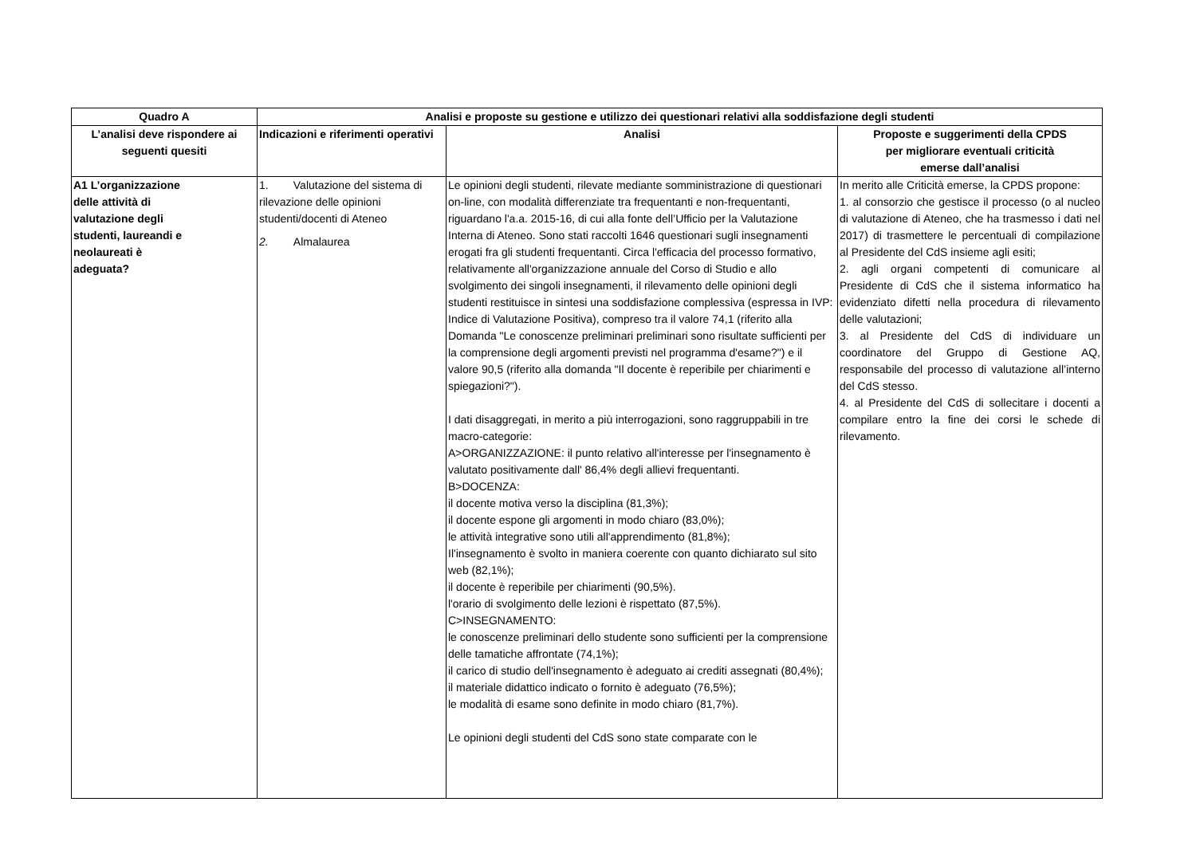| Quadro A | Analisi e proposte su gestione e utilizzo dei questionari relativi alla soddisfazione degli studenti | | |
| --- | --- | --- | --- |
| L’analisi deve rispondere ai seguenti quesiti | Indicazioni e riferimenti operativi | Analisi | Proposte e suggerimenti della CPDS per migliorare eventuali criticità emerse dall’analisi |
| A1 L’organizzazione delle attività di valutazione degli studenti, laureandi e neolaureati è adeguata? | 1. Valutazione del sistema di rilevazione delle opinioni studenti/docenti di Ateneo 2. Almalaurea | Le opinioni degli studenti, rilevate mediante somministrazione di questionari on-line, con modalità differenziate tra frequentanti e non-frequentanti, riguardano l'a.a. 2015-16, di cui alla fonte dell’Ufficio per la Valutazione Interna di Ateneo. Sono stati raccolti 1646 questionari sugli insegnamenti erogati fra gli studenti frequentanti. Circa l'efficacia del processo formativo, relativamente all'organizzazione annuale del Corso di Studio e allo svolgimento dei singoli insegnamenti, il rilevamento delle opinioni degli studenti restituisce in sintesi una soddisfazione complessiva (espressa in IVP: Indice di Valutazione Positiva), compreso tra il valore 74,1 (riferito alla Domanda "Le conoscenze preliminari preliminari sono risultate sufficienti per la comprensione degli argomenti previsti nel programma d'esame?") e il valore 90,5 (riferito alla domanda "Il docente è reperibile per chiarimenti e spiegazioni?"). I dati disaggregati, in merito a più interrogazioni, sono raggruppabili in tre macro-categorie: A>ORGANIZZAZIONE: il punto relativo all'interesse per l'insegnamento è valutato positivamente dall' 86,4% degli allievi frequentanti. B>DOCENZA: il docente motiva verso la disciplina (81,3%); il docente espone gli argomenti in modo chiaro (83,0%); le attività integrative sono utili all'apprendimento (81,8%); Il'insegnamento è svolto in maniera coerente con quanto dichiarato sul sito web (82,1%); il docente è reperibile per chiarimenti (90,5%). l'orario di svolgimento delle lezioni è rispettato (87,5%). C>INSEGNAMENTO: le conoscenze preliminari dello studente sono sufficienti per la comprensione delle tamatiche affrontate (74,1%); il carico di studio dell'insegnamento è adeguato ai crediti assegnati (80,4%); il materiale didattico indicato o fornito è adeguato (76,5%); le modalità di esame sono definite in modo chiaro (81,7%). Le opinioni degli studenti del CdS sono state comparate con le | In merito alle Criticità emerse, la CPDS propone: 1. al consorzio che gestisce il processo (o al nucleo di valutazione di Ateneo, che ha trasmesso i dati nel 2017) di trasmettere le percentuali di compilazione al Presidente del CdS insieme agli esiti; 2. agli organi competenti di comunicare al Presidente di CdS che il sistema informatico ha evidenziato difetti nella procedura di rilevamento delle valutazioni; 3. al Presidente del CdS di individuare un coordinatore del Gruppo di Gestione AQ, responsabile del processo di valutazione all’interno del CdS stesso. 4. al Presidente del CdS di sollecitare i docenti a compilare entro la fine dei corsi le schede di rilevamento. |